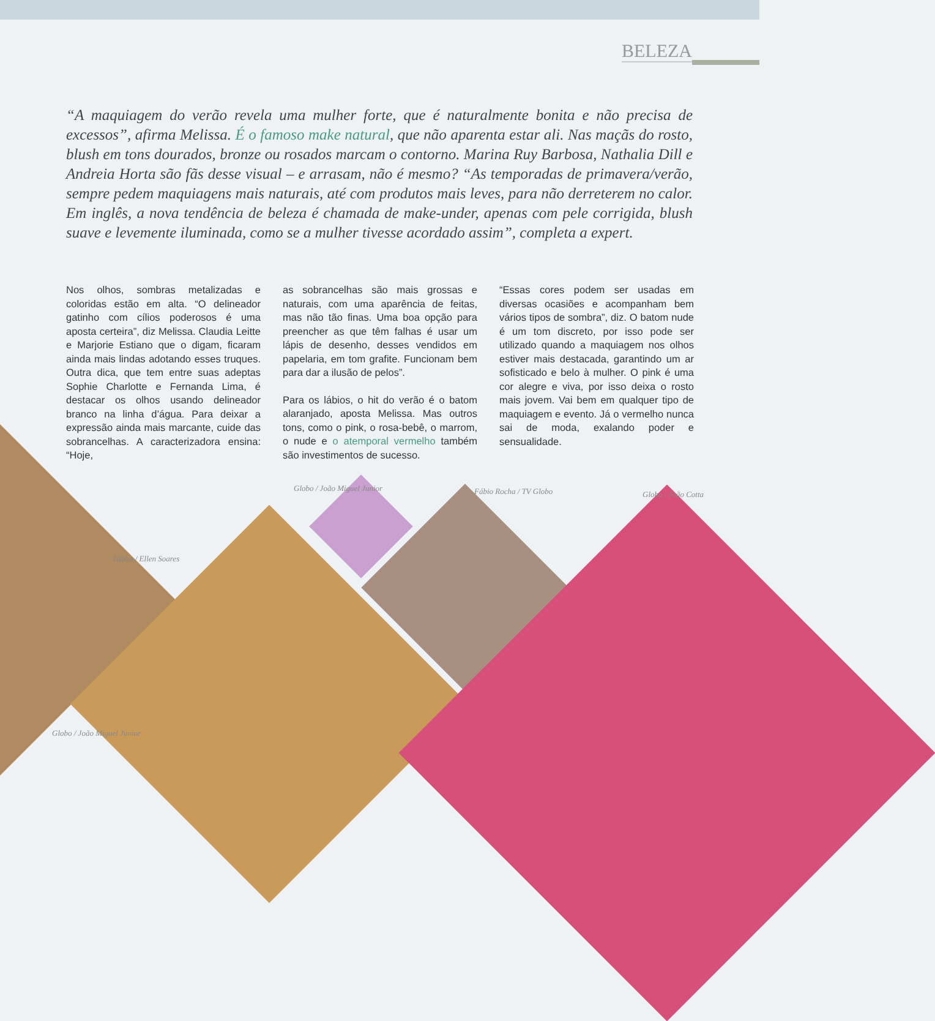BELEZA
“A maquiagem do verão revela uma mulher forte, que é naturalmente bonita e não precisa de excessos”, afirma Melissa. É o famoso make natural, que não aparenta estar ali. Nas maçãs do rosto, blush em tons dourados, bronze ou rosados marcam o contorno. Marina Ruy Barbosa, Nathalia Dill e Andreia Horta são fãs desse visual – e arrasam, não é mesmo? “As temporadas de primavera/verão, sempre pedem maquiagens mais naturais, até com produtos mais leves, para não derreterem no calor. Em inglês, a nova tendência de beleza é chamada de make-under, apenas com pele corrigida, blush suave e levemente iluminada, como se a mulher tivesse acordado assim”, completa a expert.
Nos olhos, sombras metalizadas e coloridas estão em alta. “O delineador gatinho com cílios poderosos é uma aposta certeira”, diz Melissa. Claudia Leitte e Marjorie Estiano que o digam, ficaram ainda mais lindas adotando esses truques. Outra dica, que tem entre suas adeptas Sophie Charlotte e Fernanda Lima, é destacar os olhos usando delineador branco na linha d’água. Para deixar a expressão ainda mais marcante, cuide das sobrancelhas. A caracterizadora ensina: “Hoje,
as sobrancelhas são mais grossas e naturais, com uma aparência de feitas, mas não tão finas. Uma boa opção para preencher as que têm falhas é usar um lápis de desenho, desses vendidos em papelaria, em tom grafite. Funcionam bem para dar a ilusão de pelos”.
Para os lábios, o hit do verão é o batom alaranjado, aposta Melissa. Mas outros tons, como o pink, o rosa-bebê, o marrom, o nude e o atemporal vermelho também são investimentos de sucesso.
“Essas cores podem ser usadas em diversas ocasiões e acompanham bem vários tipos de sombra”, diz. O batom nude é um tom discreto, por isso pode ser utilizado quando a maquiagem nos olhos estiver mais destacada, garantindo um ar sofisticado e belo à mulher. O pink é uma cor alegre e viva, por isso deixa o rosto mais jovem. Vai bem em qualquer tipo de maquiagem e evento. Já o vermelho nunca sai de moda, exalando poder e sensualidade.
Globo / Ellen Soares
Globo / João Miguel Junior
Globo / João Miguel Junior Fábio Rocha / TV Globo Globo / João Cotta